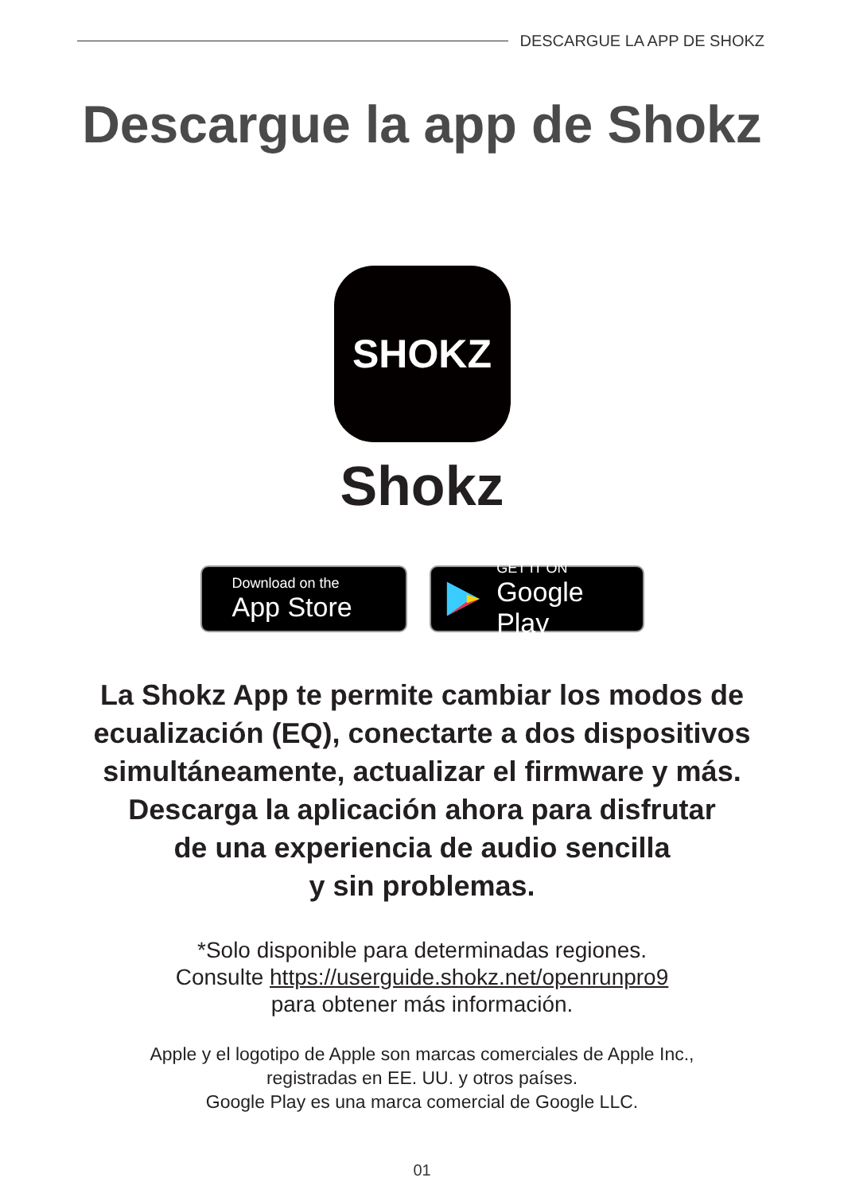DESCARGUE LA APP DE SHOKZ
Descargue la app de Shokz
SHOKZ
Shokz
Download on the
App Store
GET IT ON
Google Play
La Shokz App te permite cambiar los modos de ecualización (EQ), conectarte a dos dispositivos simultáneamente, actualizar el firmware y más. Descarga la aplicación ahora para disfrutar
de una experiencia de audio sencilla
y sin problemas.
*Solo disponible para determinadas regiones.
Consulte https://userguide.shokz.net/openrunpro9
para obtener más información.
Apple y el logotipo de Apple son marcas comerciales de Apple Inc.,
registradas en EE. UU. y otros países.
Google Play es una marca comercial de Google LLC.
01